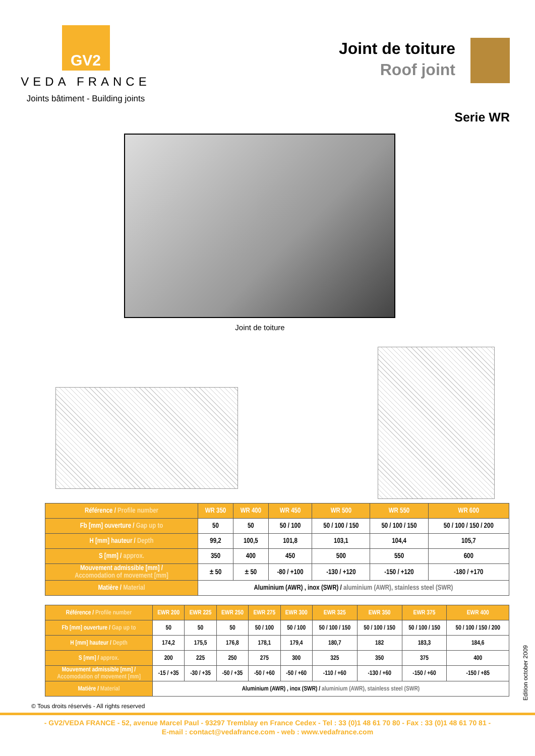GV2
VEDA FRANCE
Joints bâtiment - Building joints
Joint de toiture
Roof joint
Serie WR
Joint de toiture
| Référence / Profile number | WR 350 | WR 400 | WR 450 | WR 500 | WR 550 | WR 600 |
| --- | --- | --- | --- | --- | --- | --- |
| Fb [mm] ouverture / Gap up to | 50 | 50 | 50 / 100 | 50 / 100 / 150 | 50 / 100 / 150 | 50 / 100 / 150 / 200 |
| H [mm] hauteur / Depth | 99,2 | 100,5 | 101,8 | 103,1 | 104,4 | 105,7 |
| S [mm] / approx. | 350 | 400 | 450 | 500 | 550 | 600 |
| Mouvement admissible [mm] / Accomodation of movement [mm] | ± 50 | ± 50 | -80 / +100 | -130 / +120 | -150 / +120 | -180 / +170 |
| Matière / Material | Aluminium (AWR) , inox (SWR) / aluminium (AWR), stainless steel (SWR) | | | | | |
| Référence / Profile number | EWR 200 | EWR 225 | EWR 250 | EWR 275 | EWR 300 | EWR 325 | EWR 350 | EWR 375 | EWR 400 |
| --- | --- | --- | --- | --- | --- | --- | --- | --- | --- |
| Fb [mm] ouverture / Gap up to | 50 | 50 | 50 | 50 / 100 | 50 / 100 | 50 / 100 / 150 | 50 / 100 / 150 | 50 / 100 / 150 | 50 / 100 / 150 / 200 |
| H [mm] hauteur / Depth | 174,2 | 175,5 | 176,8 | 178,1 | 179,4 | 180,7 | 182 | 183,3 | 184,6 |
| S [mm] / approx. | 200 | 225 | 250 | 275 | 300 | 325 | 350 | 375 | 400 |
| Mouvement admissible [mm] / Accomodation of movement [mm] | -15 / +35 | -30 / +35 | -50 / +35 | -50 / +60 | -50 / +60 | -110 / +60 | -130 / +60 | -150 / +60 | -150 / +85 |
| Matière / Material | Aluminium (AWR) , inox (SWR) / aluminium (AWR), stainless steel (SWR) | | | | | | | | |
© Tous droits réservés - All rights reserved
- GV2/VEDA FRANCE - 52, avenue Marcel Paul - 93297 Tremblay en France Cedex - Tel : 33 (0)1 48 61 70 80 - Fax : 33 (0)1 48 61 70 81 -
E-mail : contact@vedafrance.com - web : www.vedafrance.com
Edition october 2009